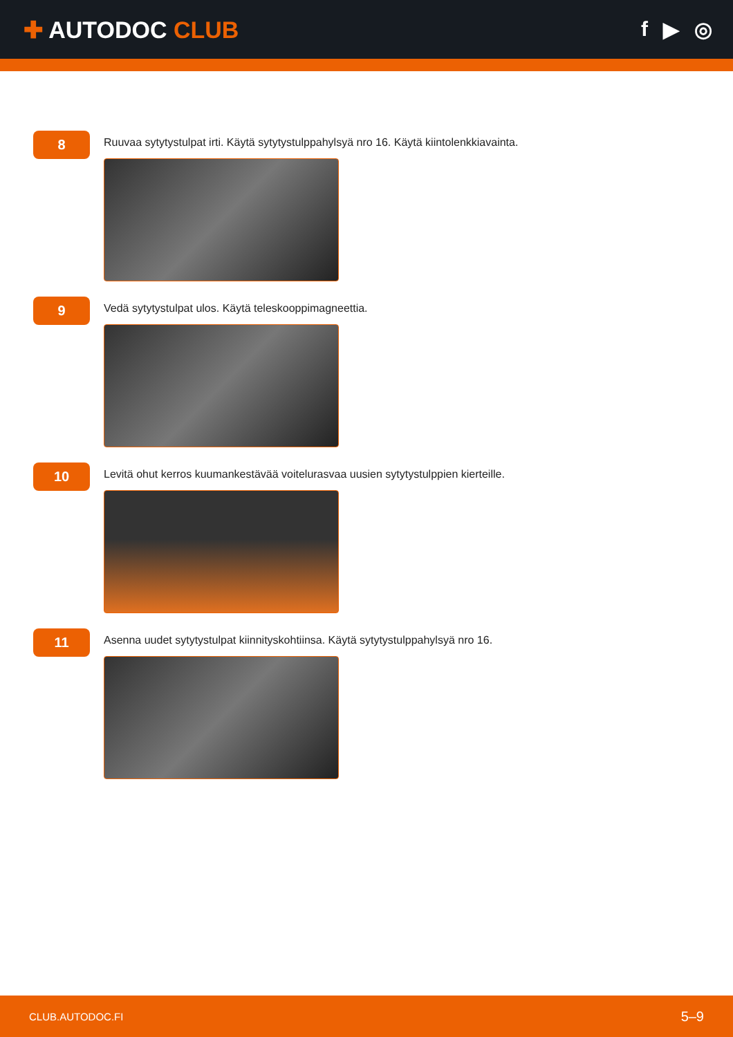✚ AUTODOC CLUB f ▶ ◎
8
Ruuvaa sytytystulpat irti. Käytä sytytystulppahylsyä nro 16. Käytä kiintolenkkiavainta.
9
Vedä sytytystulpat ulos. Käytä teleskooppimagneettia.
10
Levitä ohut kerros kuumankestävää voiteluras­vaa uusien sytytystulppien kierteille.
11
Asenna uudet sytytystulpat kiinnityskohtiinsa. Käytä sytytystulppahylsyä nro 16.
CLUB.AUTODOC.FI 5–9